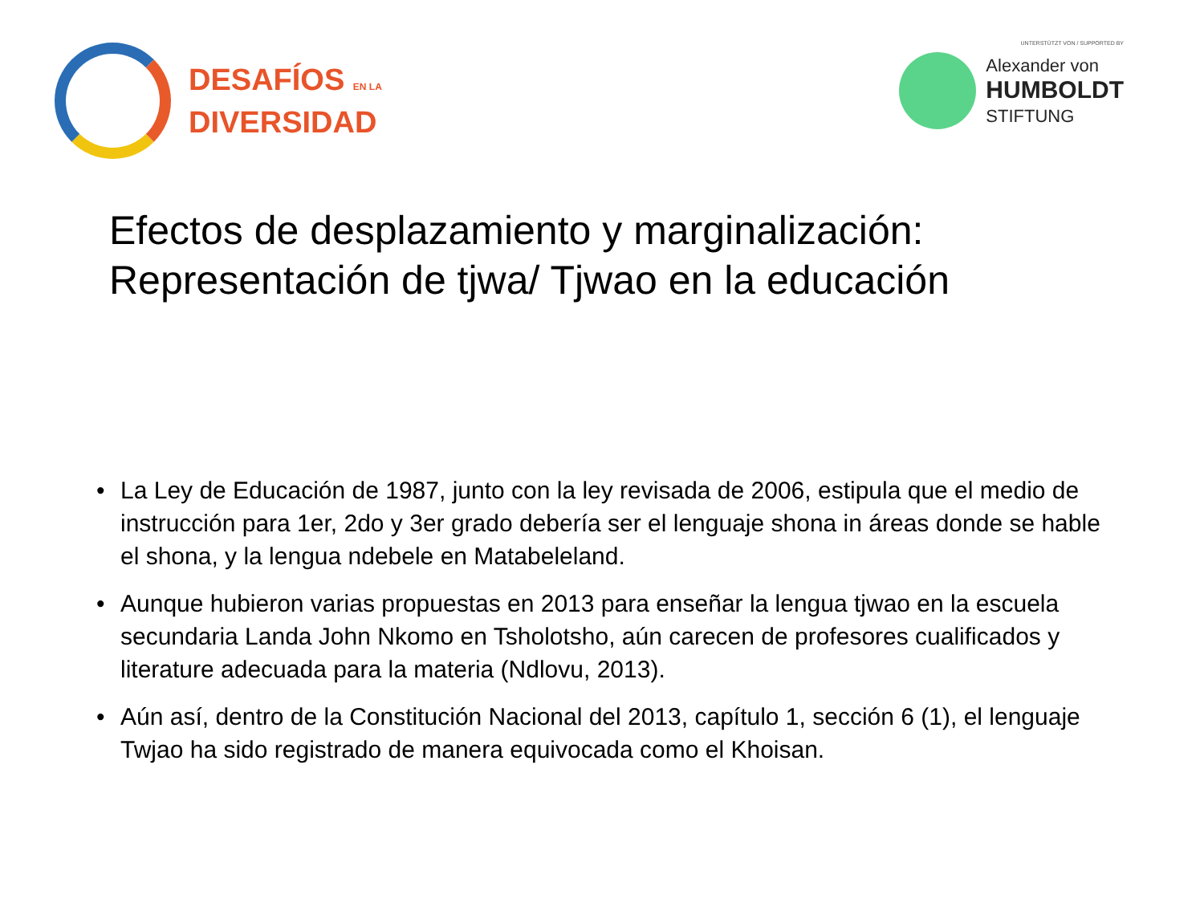DESAFÍOS EN LA
DIVERSIDAD
UNTERSTÜTZT VON / SUPPORTED BY
Alexander von
HUMBOLDT
STIFTUNG
Efectos de desplazamiento y marginalización:
Representación de tjwa/ Tjwao en la educación
• La Ley de Educación de 1987, junto con la ley revisada de 2006, estipula que el medio de instrucción para 1er, 2do y 3er grado debería ser el lenguaje shona in áreas donde se hable el shona, y la lengua ndebele en Matabeleland.
• Aunque hubieron varias propuestas en 2013 para enseñar la lengua tjwao en la escuela secundaria Landa John Nkomo en Tsholotsho, aún carecen de profesores cualificados y literature adecuada para la materia (Ndlovu, 2013).
• Aún así, dentro de la Constitución Nacional del 2013, capítulo 1, sección 6 (1), el lenguaje Twjao ha sido registrado de manera equivocada como el Khoisan.